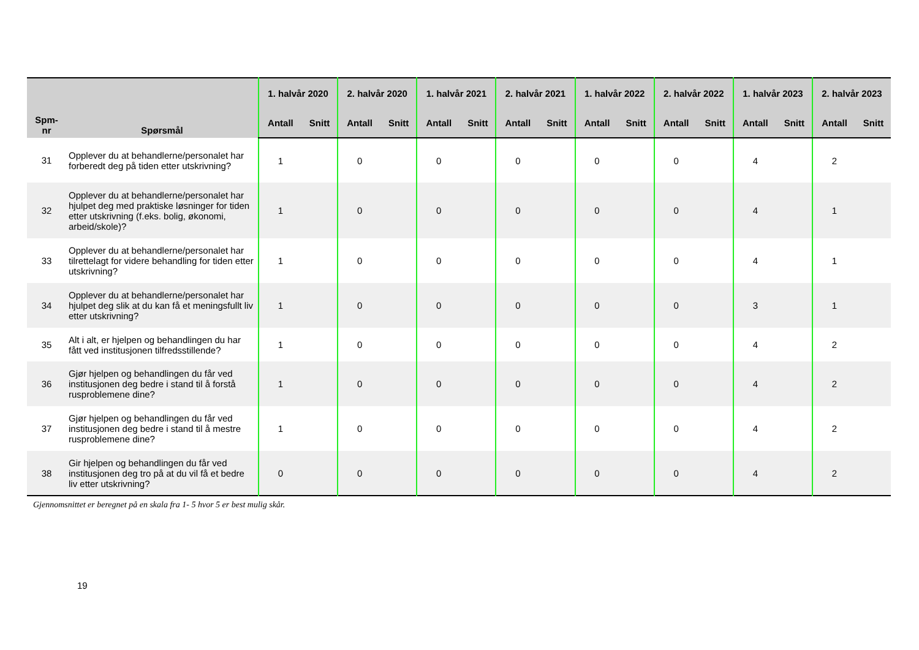| Spm- nr | Spørsmål | 1. halvår 2020 | | 2. halvår 2020 | | 1. halvår 2021 | | 2. halvår 2021 | | 1. halvår 2022 | | 2. halvår 2022 | | 1. halvår 2023 | | 2. halvår 2023 | |
| --- | --- | --- | --- | --- | --- | --- | --- | --- | --- | --- | --- | --- | --- | --- | --- | --- | --- |
| | | Antall | Snitt | Antall | Snitt | Antall | Snitt | Antall | Snitt | Antall | Snitt | Antall | Snitt | Antall | Snitt | Antall | Snitt |
| 31 | Opplever du at behandlerne/personalet har forberedt deg på tiden etter utskrivning? | 1 | | 0 | | 0 | | 0 | | 0 | | 0 | | 4 | | 2 | |
| 32 | Opplever du at behandlerne/personalet har hjulpet deg med praktiske løsninger for tiden etter utskrivning (f.eks. bolig, økonomi, arbeid/skole)? | 1 | | 0 | | 0 | | 0 | | 0 | | 0 | | 4 | | 1 | |
| 33 | Opplever du at behandlerne/personalet har tilrettelagt for videre behandling for tiden etter utskrivning? | 1 | | 0 | | 0 | | 0 | | 0 | | 0 | | 4 | | 1 | |
| 34 | Opplever du at behandlerne/personalet har hjulpet deg slik at du kan få et meningsfullt liv etter utskrivning? | 1 | | 0 | | 0 | | 0 | | 0 | | 0 | | 3 | | 1 | |
| 35 | Alt i alt, er hjelpen og behandlingen du har fått ved institusjonen tilfredsstillende? | 1 | | 0 | | 0 | | 0 | | 0 | | 0 | | 4 | | 2 | |
| 36 | Gjør hjelpen og behandlingen du får ved institusjonen deg bedre i stand til å forstå rusproblemene dine? | 1 | | 0 | | 0 | | 0 | | 0 | | 0 | | 4 | | 2 | |
| 37 | Gjør hjelpen og behandlingen du får ved institusjonen deg bedre i stand til å mestre rusproblemene dine? | 1 | | 0 | | 0 | | 0 | | 0 | | 0 | | 4 | | 2 | |
| 38 | Gir hjelpen og behandlingen du får ved institusjonen deg tro på at du vil få et bedre liv etter utskrivning? | 0 | | 0 | | 0 | | 0 | | 0 | | 0 | | 4 | | 2 | |
Gjennomsnittet er beregnet på en skala fra 1- 5 hvor 5 er best mulig skår.
19